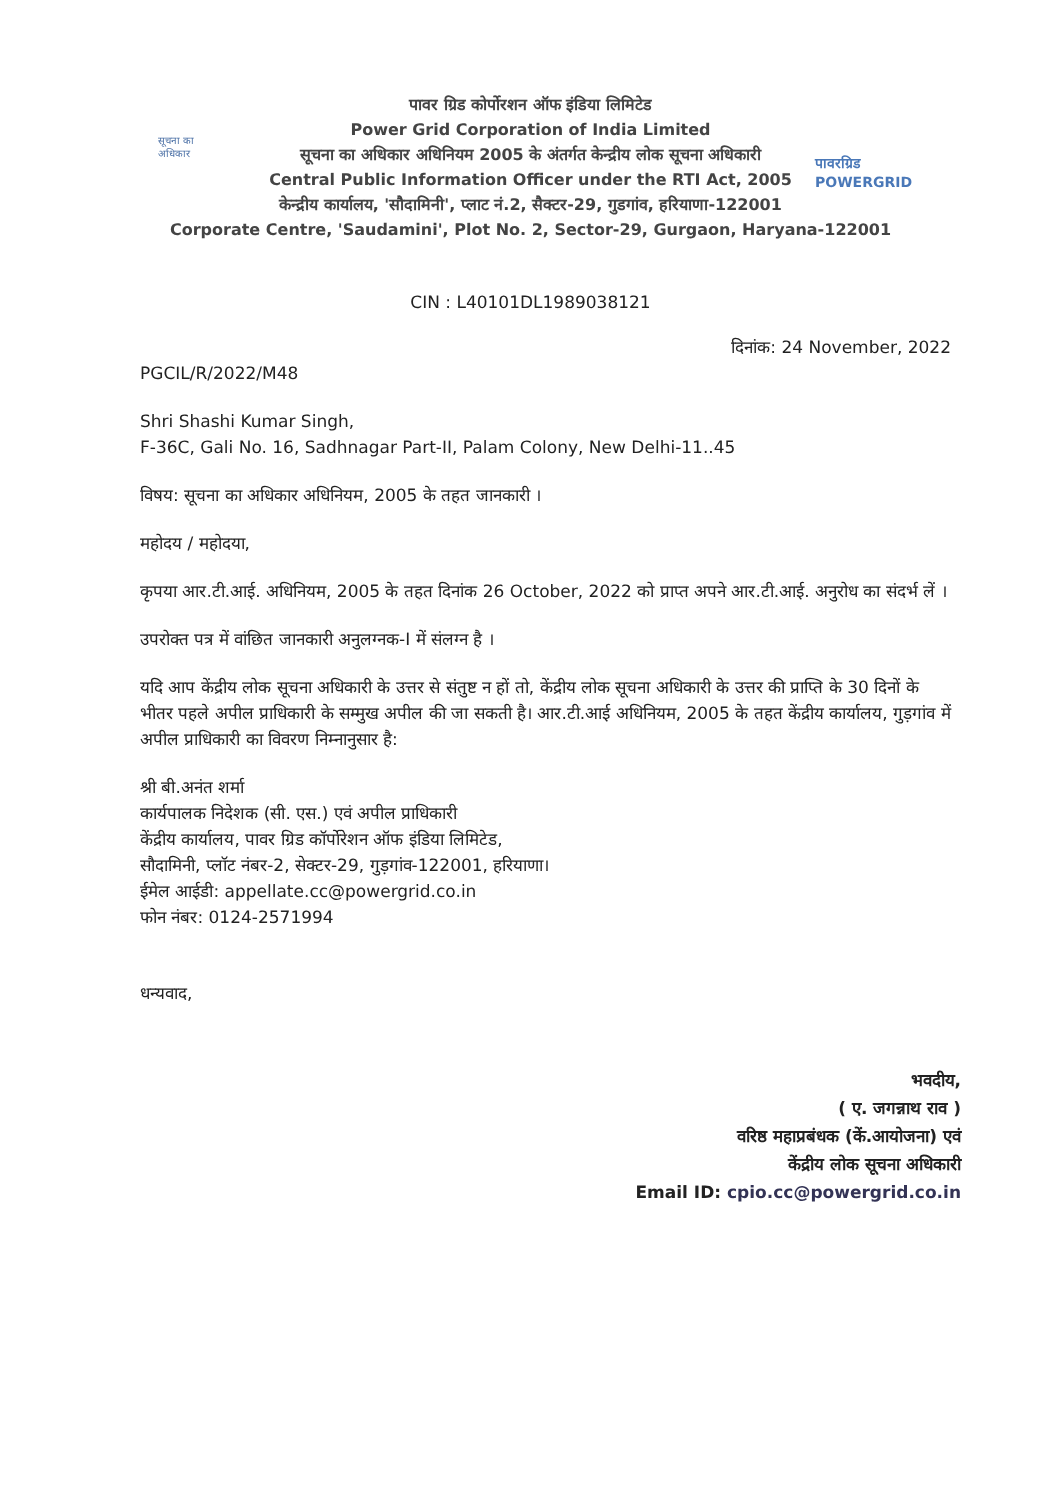सूचना का अधिकार
पावरग्रिड
POWERGRID
पावर ग्रिड कोर्पोरशन ऑफ इंडिया लिमिटेड
Power Grid Corporation of India Limited
सूचना का अधिकार अधिनियम 2005 के अंतर्गत केन्द्रीय लोक सूचना अधिकारी
Central Public Information Officer under the RTI Act, 2005
केन्द्रीय कार्यालय, 'सौदामिनी', प्लाट नं.2, सैक्टर-29, गुडगांव, हरियाणा-122001
Corporate Centre, 'Saudamini', Plot No. 2, Sector-29, Gurgaon, Haryana-122001
CIN : L40101DL1989038121
दिनांक: 24 November, 2022
PGCIL/R/2022/M48
Shri Shashi Kumar Singh,
F-36C, Gali No. 16, Sadhnagar Part-II, Palam Colony, New Delhi-11..45
विषय: सूचना का अधिकार अधिनियम, 2005 के तहत जानकारी ।
महोदय / महोदया,
कृपया आर.टी.आई. अधिनियम, 2005 के तहत दिनांक 26 October, 2022 को प्राप्त अपने आर.टी.आई. अनुरोध का संदर्भ लें ।
उपरोक्त पत्र में वांछित जानकारी अनुलग्नक-I में संलग्न है ।
यदि आप केंद्रीय लोक सूचना अधिकारी के उत्तर से संतुष्ट न हों तो, केंद्रीय लोक सूचना अधिकारी के उत्तर की प्राप्ति के 30 दिनों के भीतर पहले अपील प्राधिकारी के सम्मुख अपील की जा सकती है। आर.टी.आई अधिनियम, 2005 के तहत केंद्रीय कार्यालय, गुड़गांव में अपील प्राधिकारी का विवरण निम्नानुसार है:
श्री बी.अनंत शर्मा
कार्यपालक निदेशक (सी. एस.) एवं अपील प्राधिकारी
केंद्रीय कार्यालय, पावर ग्रिड कॉर्पोरेशन ऑफ इंडिया लिमिटेड,
सौदामिनी, प्लॉट नंबर-2, सेक्टर-29, गुड़गांव-122001, हरियाणा।
ईमेल आईडी: appellate.cc@powergrid.co.in
फोन नंबर: 0124-2571994
धन्यवाद,
भवदीय,
( ए. जगन्नाथ राव )
वरिष्ठ महाप्रबंधक (कें.आयोजना) एवं
केंद्रीय लोक सूचना अधिकारी
Email ID: cpio.cc@powergrid.co.in